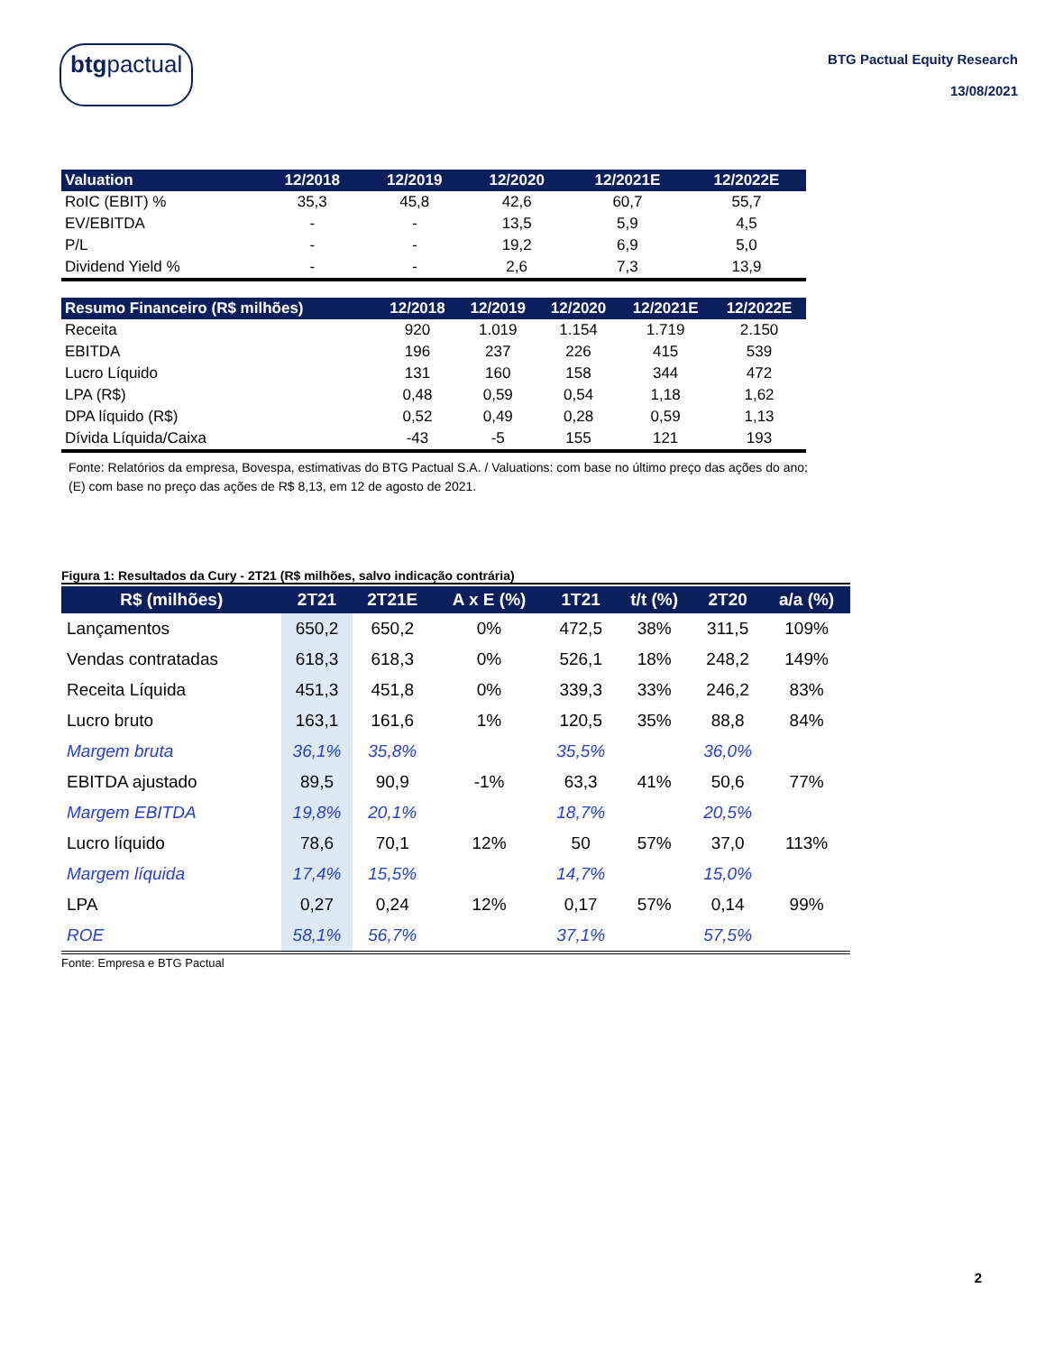btgpactual
BTG Pactual Equity Research
13/08/2021
| Valuation | 12/2018 | 12/2019 | 12/2020 | 12/2021E | 12/2022E |
| --- | --- | --- | --- | --- | --- |
| RoIC (EBIT) % | 35,3 | 45,8 | 42,6 | 60,7 | 55,7 |
| EV/EBITDA | - | - | 13,5 | 5,9 | 4,5 |
| P/L | - | - | 19,2 | 6,9 | 5,0 |
| Dividend Yield % | - | - | 2,6 | 7,3 | 13,9 |
| Resumo Financeiro (R$ milhões) | 12/2018 | 12/2019 | 12/2020 | 12/2021E | 12/2022E |
| --- | --- | --- | --- | --- | --- |
| Receita | 920 | 1.019 | 1.154 | 1.719 | 2.150 |
| EBITDA | 196 | 237 | 226 | 415 | 539 |
| Lucro Líquido | 131 | 160 | 158 | 344 | 472 |
| LPA (R$) | 0,48 | 0,59 | 0,54 | 1,18 | 1,62 |
| DPA líquido (R$) | 0,52 | 0,49 | 0,28 | 0,59 | 1,13 |
| Dívida Líquida/Caixa | -43 | -5 | 155 | 121 | 193 |
Fonte: Relatórios da empresa, Bovespa, estimativas do BTG Pactual S.A. / Valuations: com base no último preço das ações do ano; (E) com base no preço das ações de R$ 8,13, em 12 de agosto de 2021.
Figura 1: Resultados da Cury - 2T21 (R$ milhões, salvo indicação contrária)
| R$ (milhões) | 2T21 | 2T21E | A x E (%) | 1T21 | t/t (%) | 2T20 | a/a (%) |
| --- | --- | --- | --- | --- | --- | --- | --- |
| Lançamentos | 650,2 | 650,2 | 0% | 472,5 | 38% | 311,5 | 109% |
| Vendas contratadas | 618,3 | 618,3 | 0% | 526,1 | 18% | 248,2 | 149% |
| Receita Líquida | 451,3 | 451,8 | 0% | 339,3 | 33% | 246,2 | 83% |
| Lucro bruto | 163,1 | 161,6 | 1% | 120,5 | 35% | 88,8 | 84% |
| Margem bruta | 36,1% | 35,8% | | 35,5% | | 36,0% | |
| EBITDA ajustado | 89,5 | 90,9 | -1% | 63,3 | 41% | 50,6 | 77% |
| Margem EBITDA | 19,8% | 20,1% | | 18,7% | | 20,5% | |
| Lucro líquido | 78,6 | 70,1 | 12% | 50 | 57% | 37,0 | 113% |
| Margem líquida | 17,4% | 15,5% | | 14,7% | | 15,0% | |
| LPA | 0,27 | 0,24 | 12% | 0,17 | 57% | 0,14 | 99% |
| ROE | 58,1% | 56,7% | | 37,1% | | 57,5% | |
Fonte: Empresa e BTG Pactual
2